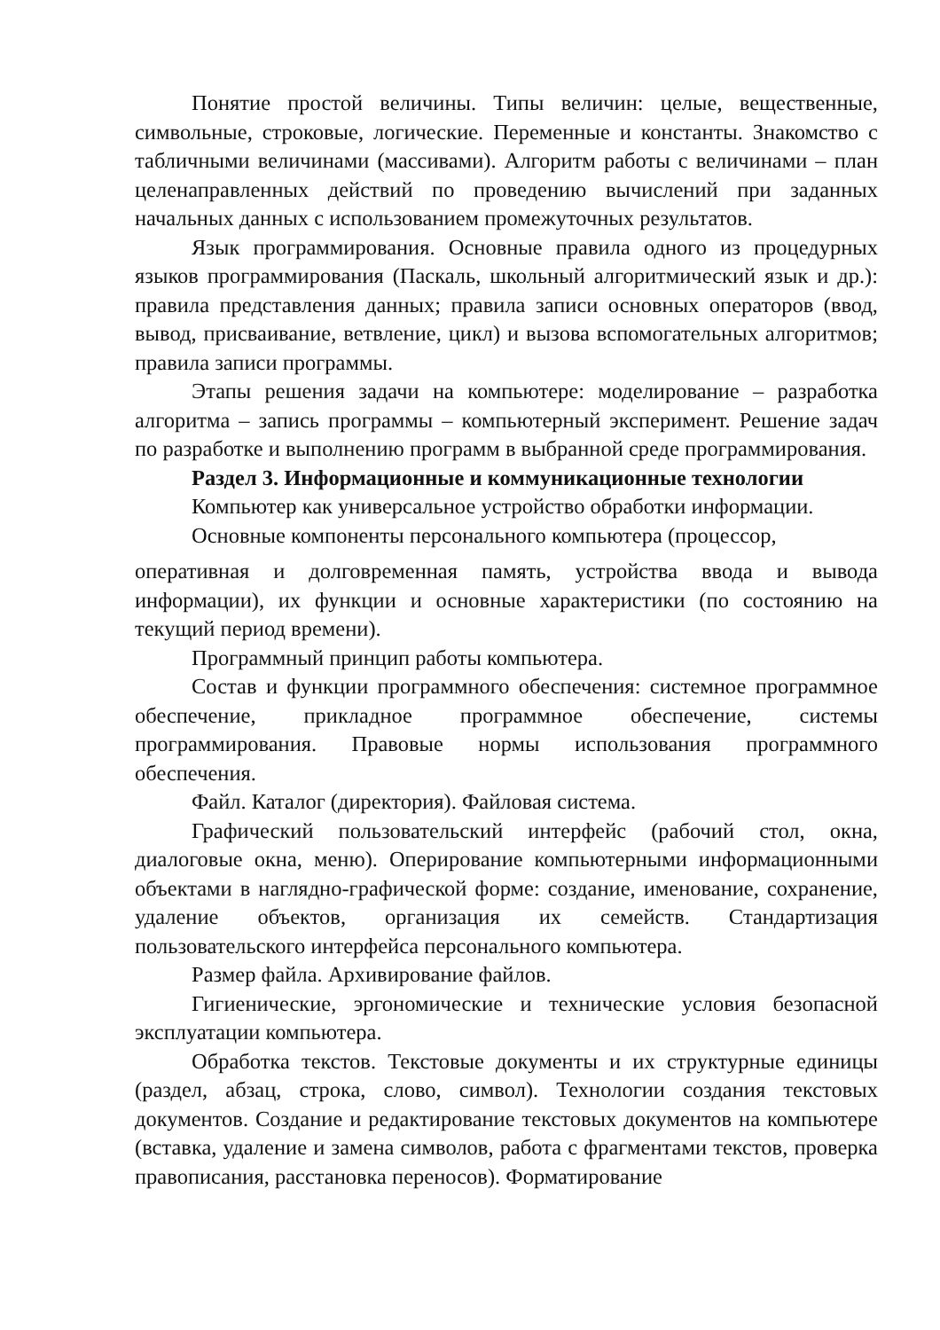Понятие простой величины. Типы величин: целые, вещественные, символьные, строковые, логические. Переменные и константы. Знакомство с табличными величинами (массивами). Алгоритм работы с величинами – план целенаправленных действий по проведению вычислений при заданных начальных данных с использованием промежуточных результатов.
Язык программирования. Основные правила одного из процедурных языков программирования (Паскаль, школьный алгоритмический язык и др.): правила представления данных; правила записи основных операторов (ввод, вывод, присваивание, ветвление, цикл) и вызова вспомогательных алгоритмов; правила записи программы.
Этапы решения задачи на компьютере: моделирование – разработка алгоритма – запись программы – компьютерный эксперимент. Решение задач по разработке и выполнению программ в выбранной среде программирования.
Раздел 3. Информационные и коммуникационные технологии
Компьютер как универсальное устройство обработки информации.
Основные компоненты персонального компьютера (процессор,
оперативная и долговременная память, устройства ввода и вывода информации), их функции и основные характеристики (по состоянию на текущий период времени).
Программный принцип работы компьютера.
Состав и функции программного обеспечения: системное программное обеспечение, прикладное программное обеспечение, системы программирования. Правовые нормы использования программного обеспечения.
Файл. Каталог (директория). Файловая система.
Графический пользовательский интерфейс (рабочий стол, окна, диалоговые окна, меню). Оперирование компьютерными информационными объектами в наглядно-графической форме: создание, именование, сохранение, удаление объектов, организация их семейств. Стандартизация пользовательского интерфейса персонального компьютера.
Размер файла. Архивирование файлов.
Гигиенические, эргономические и технические условия безопасной эксплуатации компьютера.
Обработка текстов. Текстовые документы и их структурные единицы (раздел, абзац, строка, слово, символ). Технологии создания текстовых документов. Создание и редактирование текстовых документов на компьютере (вставка, удаление и замена символов, работа с фрагментами текстов, проверка правописания, расстановка переносов). Форматирование